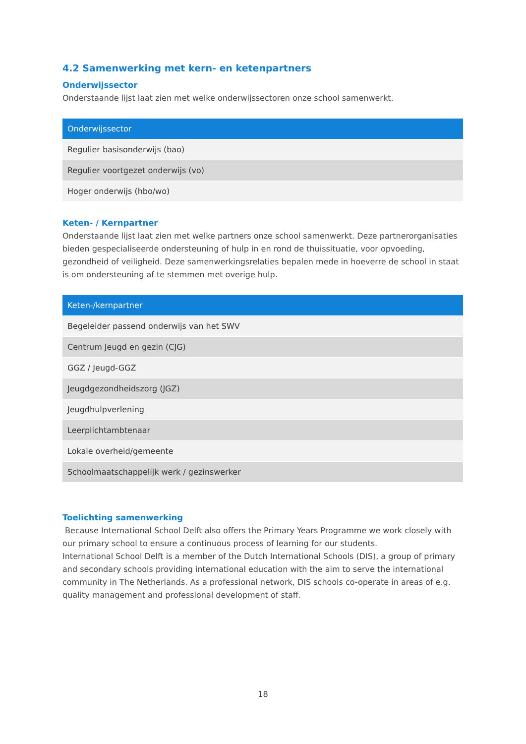4.2 Samenwerking met kern- en ketenpartners
Onderwijssector
Onderstaande lijst laat zien met welke onderwijssectoren onze school samenwerkt.
| Onderwijssector |
| --- |
| Regulier basisonderwijs (bao) |
| Regulier voortgezet onderwijs (vo) |
| Hoger onderwijs (hbo/wo) |
Keten- / Kernpartner
Onderstaande lijst laat zien met welke partners onze school samenwerkt. Deze partnerorganisaties bieden gespecialiseerde ondersteuning of hulp in en rond de thuissituatie, voor opvoeding, gezondheid of veiligheid. Deze samenwerkingsrelaties bepalen mede in hoeverre de school in staat is om ondersteuning af te stemmen met overige hulp.
| Keten-/kernpartner |
| --- |
| Begeleider passend onderwijs van het SWV |
| Centrum Jeugd en gezin (CJG) |
| GGZ / Jeugd-GGZ |
| Jeugdgezondheidszorg (JGZ) |
| Jeugdhulpverlening |
| Leerplichtambtenaar |
| Lokale overheid/gemeente |
| Schoolmaatschappelijk werk / gezinswerker |
Toelichting samenwerking
Because International School Delft also offers the Primary Years Programme we work closely with our primary school to ensure a continuous process of learning for our students.
International School Delft is a member of the Dutch International Schools (DIS), a group of primary and secondary schools providing international education with the aim to serve the international community in The Netherlands. As a professional network, DIS schools co-operate in areas of e.g. quality management and professional development of staff.
18